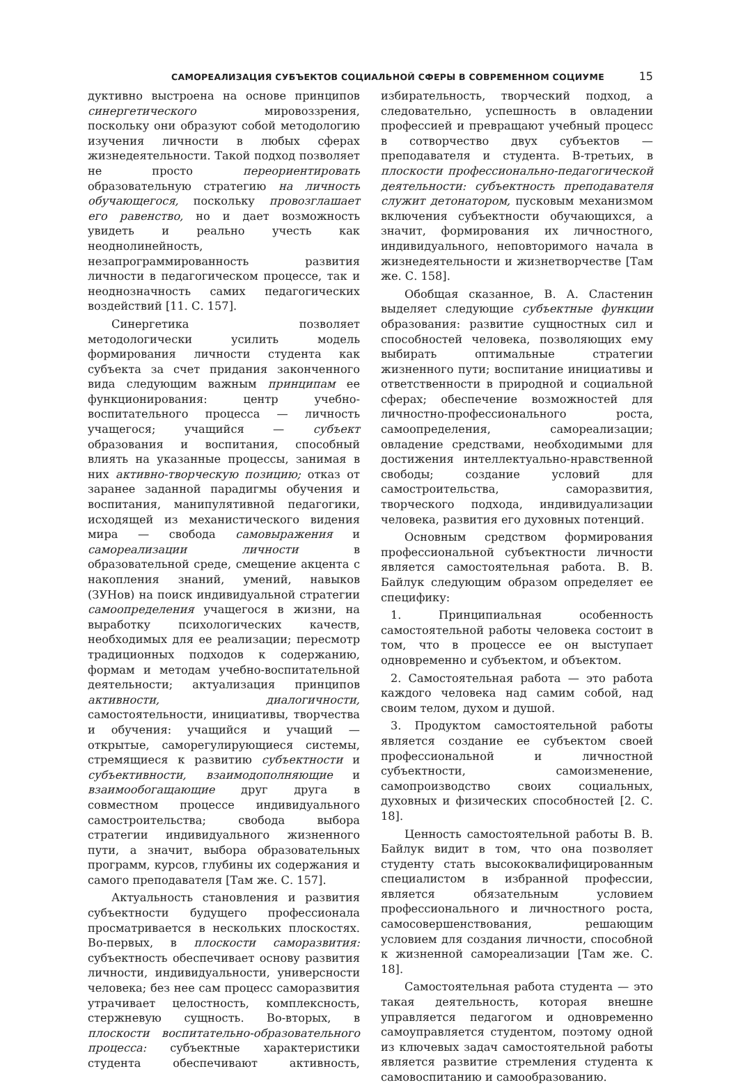САМОРЕАЛИЗАЦИЯ СУБЪЕКТОВ СОЦИАЛЬНОЙ СФЕРЫ В СОВРЕМЕННОМ СОЦИУМЕ 15
дуктивно выстроена на основе принципов синергетического мировоззрения, поскольку они образуют собой методологию изучения личности в любых сферах жизнедеятельности. Такой подход позволяет не просто переориентировать образовательную стратегию на личность обучающегося, поскольку провозглашает его равенство, но и дает возможность увидеть и реально учесть как неоднолинейность, незапрограммированность развития личности в педагогическом процессе, так и неоднозначность самих педагогических воздействий [11. С. 157].
Синергетика позволяет методологически усилить модель формирования личности студента как субъекта за счет придания законченного вида следующим важным принципам ее функционирования: центр учебно-воспитательного процесса — личность учащегося; учащийся — субъект образования и воспитания, способный влиять на указанные процессы, занимая в них активно-творческую позицию; отказ от заранее заданной парадигмы обучения и воспитания, манипулятивной педагогики, исходящей из механистического видения мира — свобода самовыражения и самореализации личности в образовательной среде, смещение акцента с накопления знаний, умений, навыков (ЗУНов) на поиск индивидуальной стратегии самоопределения учащегося в жизни, на выработку психологических качеств, необходимых для ее реализации; пересмотр традиционных подходов к содержанию, формам и методам учебно-воспитательной деятельности; актуализация принципов активности, диалогичности, самостоятельности, инициативы, творчества и обучения: учащийся и учащий — открытые, саморегулирующиеся системы, стремящиеся к развитию субъектности и субъективности, взаимодополняющие и взаимообогащающие друг друга в совместном процессе индивидуального самостроительства; свобода выбора стратегии индивидуального жизненного пути, а значит, выбора образовательных программ, курсов, глубины их содержания и самого преподавателя [Там же. С. 157].
Актуальность становления и развития субъектности будущего профессионала просматривается в нескольких плоскостях. Во-первых, в плоскости саморазвития: субъектность обеспечивает основу развития личности, индивидуальности, универсности человека; без нее сам процесс саморазвития утрачивает целостность, комплексность, стержневую сущность. Во-вторых, в плоскости воспитательно-образовательного процесса: субъектные характеристики студента обеспечивают активность, избирательность, творческий подход, а следовательно, успешность в овладении профессией и превращают учебный процесс в сотворчество двух субъектов — преподавателя и студента. В-третьих, в плоскости профессионально-педагогической деятельности: субъектность преподавателя служит детонатором, пусковым механизмом включения субъектности обучающихся, а значит, формирования их личностного, индивидуального, неповторимого начала в жизнедеятельности и жизнетворчестве [Там же. С. 158].
Обобщая сказанное, В. А. Сластенин выделяет следующие субъектные функции образования: развитие сущностных сил и способностей человека, позволяющих ему выбирать оптимальные стратегии жизненного пути; воспитание инициативы и ответственности в природной и социальной сферах; обеспечение возможностей для личностно-профессионального роста, самоопределения, самореализации; овладение средствами, необходимыми для достижения интеллектуально-нравственной свободы; создание условий для самостроительства, саморазвития, творческого подхода, индивидуализации человека, развития его духовных потенций.
Основным средством формирования профессиональной субъектности личности является самостоятельная работа. В. В. Байлук следующим образом определяет ее специфику:
1. Принципиальная особенность самостоятельной работы человека состоит в том, что в процессе ее он выступает одновременно и субъектом, и объектом.
2. Самостоятельная работа — это работа каждого человека над самим собой, над своим телом, духом и душой.
3. Продуктом самостоятельной работы является создание ее субъектом своей профессиональной и личностной субъектности, самоизменение, самопроизводство своих социальных, духовных и физических способностей [2. С. 18].
Ценность самостоятельной работы В. В. Байлук видит в том, что она позволяет студенту стать высококвалифицированным специалистом в избранной профессии, является обязательным условием профессионального и личностного роста, самосовершенствования, решающим условием для создания личности, способной к жизненной самореализации [Там же. С. 18].
Самостоятельная работа студента — это такая деятельность, которая внешне управляется педагогом и одновременно самоуправляется студентом, поэтому одной из ключевых задач самостоятельной работы является развитие стремления студента к самовоспитанию и самообразованию.